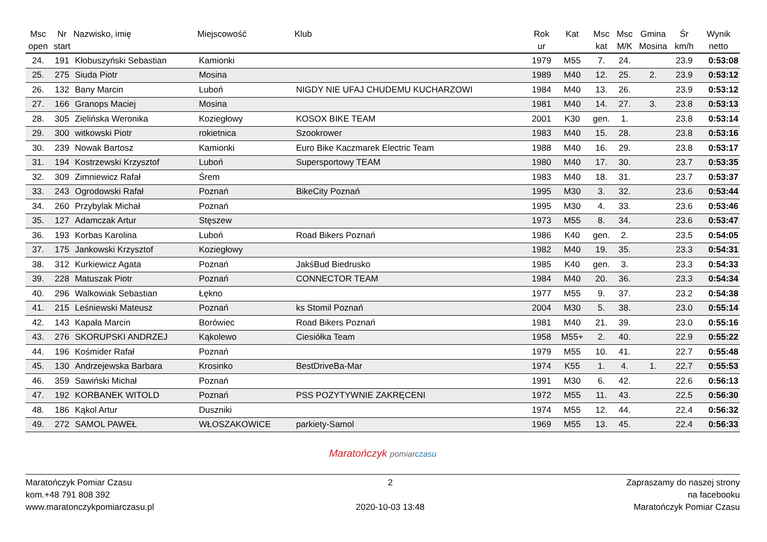| Msc open | Nr start | Nazwisko, imię | Miejscowość | Klub | Rok ur | Kat | Msc kat | Msc M/K | Gmina Mosina | Śr km/h | Wynik netto |
| --- | --- | --- | --- | --- | --- | --- | --- | --- | --- | --- | --- |
| 24. | 191 | Kłobuszyński Sebastian | Kamionki | | 1979 | M55 | 7. | 24. | | 23.9 | 0:53:08 |
| 25. | 275 | Siuda Piotr | Mosina | | 1989 | M40 | 12. | 25. | 2. | 23.9 | 0:53:12 |
| 26. | 132 | Bany Marcin | Luboń | NIGDY NIE UFAJ CHUDEMU KUCHARZOWI | 1984 | M40 | 13. | 26. | | 23.9 | 0:53:12 |
| 27. | 166 | Granops Maciej | Mosina | | 1981 | M40 | 14. | 27. | 3. | 23.8 | 0:53:13 |
| 28. | 305 | Zielińska Weronika | Koziegłowy | KOSOX BIKE TEAM | 2001 | K30 | gen. | 1. | | 23.8 | 0:53:14 |
| 29. | 300 | witkowski Piotr | rokietnica | Szookrower | 1983 | M40 | 15. | 28. | | 23.8 | 0:53:16 |
| 30. | 239 | Nowak Bartosz | Kamionki | Euro Bike Kaczmarek Electric Team | 1988 | M40 | 16. | 29. | | 23.8 | 0:53:17 |
| 31. | 194 | Kostrzewski Krzysztof | Luboń | Supersportowy TEAM | 1980 | M40 | 17. | 30. | | 23.7 | 0:53:35 |
| 32. | 309 | Zimniewicz Rafał | Śrem | | 1983 | M40 | 18. | 31. | | 23.7 | 0:53:37 |
| 33. | 243 | Ogrodowski Rafał | Poznań | BikeCity Poznań | 1995 | M30 | 3. | 32. | | 23.6 | 0:53:44 |
| 34. | 260 | Przybylak Michał | Poznań | | 1995 | M30 | 4. | 33. | | 23.6 | 0:53:46 |
| 35. | 127 | Adamczak Artur | Stęszew | | 1973 | M55 | 8. | 34. | | 23.6 | 0:53:47 |
| 36. | 193 | Korbas Karolina | Luboń | Road Bikers Poznań | 1986 | K40 | gen. | 2. | | 23.5 | 0:54:05 |
| 37. | 175 | Jankowski Krzysztof | Koziegłowy | | 1982 | M40 | 19. | 35. | | 23.3 | 0:54:31 |
| 38. | 312 | Kurkiewicz Agata | Poznań | JakśBud Biedrusko | 1985 | K40 | gen. | 3. | | 23.3 | 0:54:33 |
| 39. | 228 | Matuszak Piotr | Poznań | CONNECTOR TEAM | 1984 | M40 | 20. | 36. | | 23.3 | 0:54:34 |
| 40. | 296 | Walkowiak Sebastian | Łękno | | 1977 | M55 | 9. | 37. | | 23.2 | 0:54:38 |
| 41. | 215 | Leśniewski Mateusz | Poznań | ks Stomil Poznań | 2004 | M30 | 5. | 38. | | 23.0 | 0:55:14 |
| 42. | 143 | Kapała Marcin | Borówiec | Road Bikers Poznań | 1981 | M40 | 21. | 39. | | 23.0 | 0:55:16 |
| 43. | 276 | SKORUPSKI ANDRZEJ | Kąkolewo | Ciesiółka Team | 1958 | M55+ | 2. | 40. | | 22.9 | 0:55:22 |
| 44. | 196 | Kośmider Rafał | Poznań | | 1979 | M55 | 10. | 41. | | 22.7 | 0:55:48 |
| 45. | 130 | Andrzejewska Barbara | Krosinko | BestDriveBa-Mar | 1974 | K55 | 1. | 4. | 1. | 22.7 | 0:55:53 |
| 46. | 359 | Sawiński Michał | Poznań | | 1991 | M30 | 6. | 42. | | 22.6 | 0:56:13 |
| 47. | 192 | KORBANEK WITOLD | Poznań | PSS POZYTYWNIE ZAKRĘCENI | 1972 | M55 | 11. | 43. | | 22.5 | 0:56:30 |
| 48. | 186 | Kąkol Artur | Duszniki | | 1974 | M55 | 12. | 44. | | 22.4 | 0:56:32 |
| 49. | 272 | SAMOL PAWEŁ | WŁOSZAKOWICE | parkiety-Samol | 1969 | M55 | 13. | 45. | | 22.4 | 0:56:33 |
Maratończyk pomiar czasu
Maratończyk Pomiar Czasu
kom.+48 791 808 392
www.maratonczykpomiarczasu.pl
2
2020-10-03 13:48
Zapraszamy do naszej strony
na facebooku
Maratończyk Pomiar Czasu